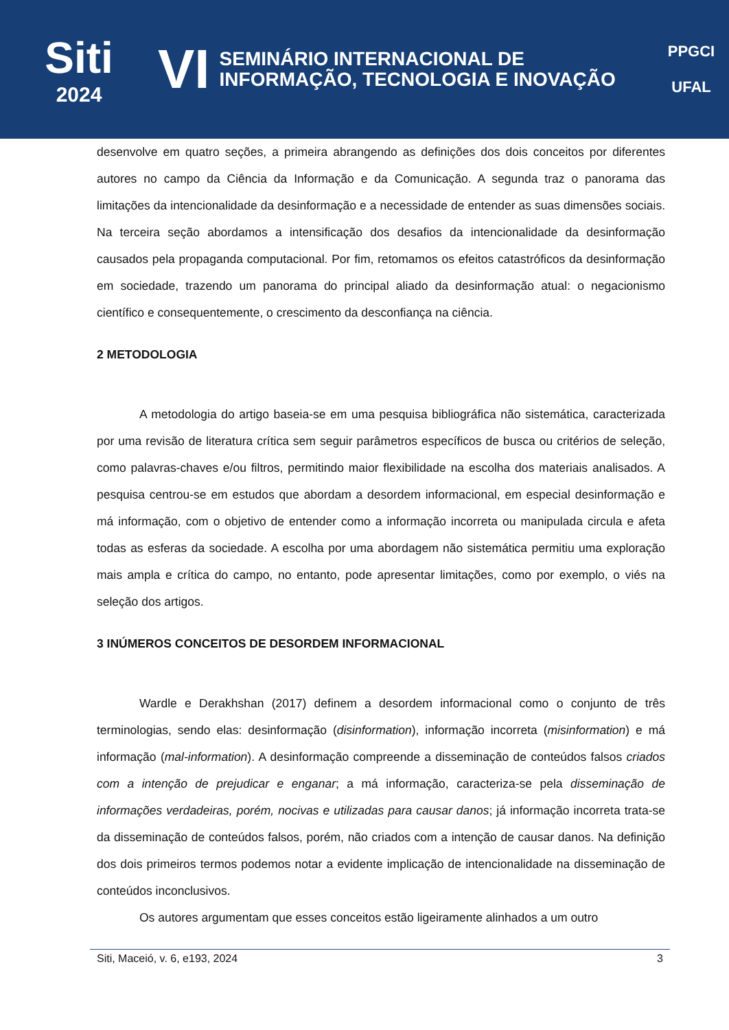Siti
2024
VI
SEMINÁRIO INTERNACIONAL DE
INFORMAÇÃO, TECNOLOGIA E INOVAÇÃO
PPGCI
UFAL
desenvolve em quatro seções, a primeira abrangendo as definições dos dois conceitos por diferentes autores no campo da Ciência da Informação e da Comunicação. A segunda traz o panorama das limitações da intencionalidade da desinformação e a necessidade de entender as suas dimensões sociais. Na terceira seção abordamos a intensificação dos desafios da intencionalidade da desinformação causados pela propaganda computacional. Por fim, retomamos os efeitos catastróficos da desinformação em sociedade, trazendo um panorama do principal aliado da desinformação atual: o negacionismo científico e consequentemente, o crescimento da desconfiança na ciência.
2 METODOLOGIA
A metodologia do artigo baseia-se em uma pesquisa bibliográfica não sistemática, caracterizada por uma revisão de literatura crítica sem seguir parâmetros específicos de busca ou critérios de seleção, como palavras-chaves e/ou filtros, permitindo maior flexibilidade na escolha dos materiais analisados. A pesquisa centrou-se em estudos que abordam a desordem informacional, em especial desinformação e má informação, com o objetivo de entender como a informação incorreta ou manipulada circula e afeta todas as esferas da sociedade. A escolha por uma abordagem não sistemática permitiu uma exploração mais ampla e crítica do campo, no entanto, pode apresentar limitações, como por exemplo, o viés na seleção dos artigos.
3 INÚMEROS CONCEITOS DE DESORDEM INFORMACIONAL
Wardle e Derakhshan (2017) definem a desordem informacional como o conjunto de três terminologias, sendo elas: desinformação (disinformation), informação incorreta (misinformation) e má informação (mal-information). A desinformação compreende a disseminação de conteúdos falsos criados com a intenção de prejudicar e enganar; a má informação, caracteriza-se pela disseminação de informações verdadeiras, porém, nocivas e utilizadas para causar danos; já informação incorreta trata-se da disseminação de conteúdos falsos, porém, não criados com a intenção de causar danos. Na definição dos dois primeiros termos podemos notar a evidente implicação de intencionalidade na disseminação de conteúdos inconclusivos.
Os autores argumentam que esses conceitos estão ligeiramente alinhados a um outro
Siti, Maceió, v. 6, e193, 2024 3